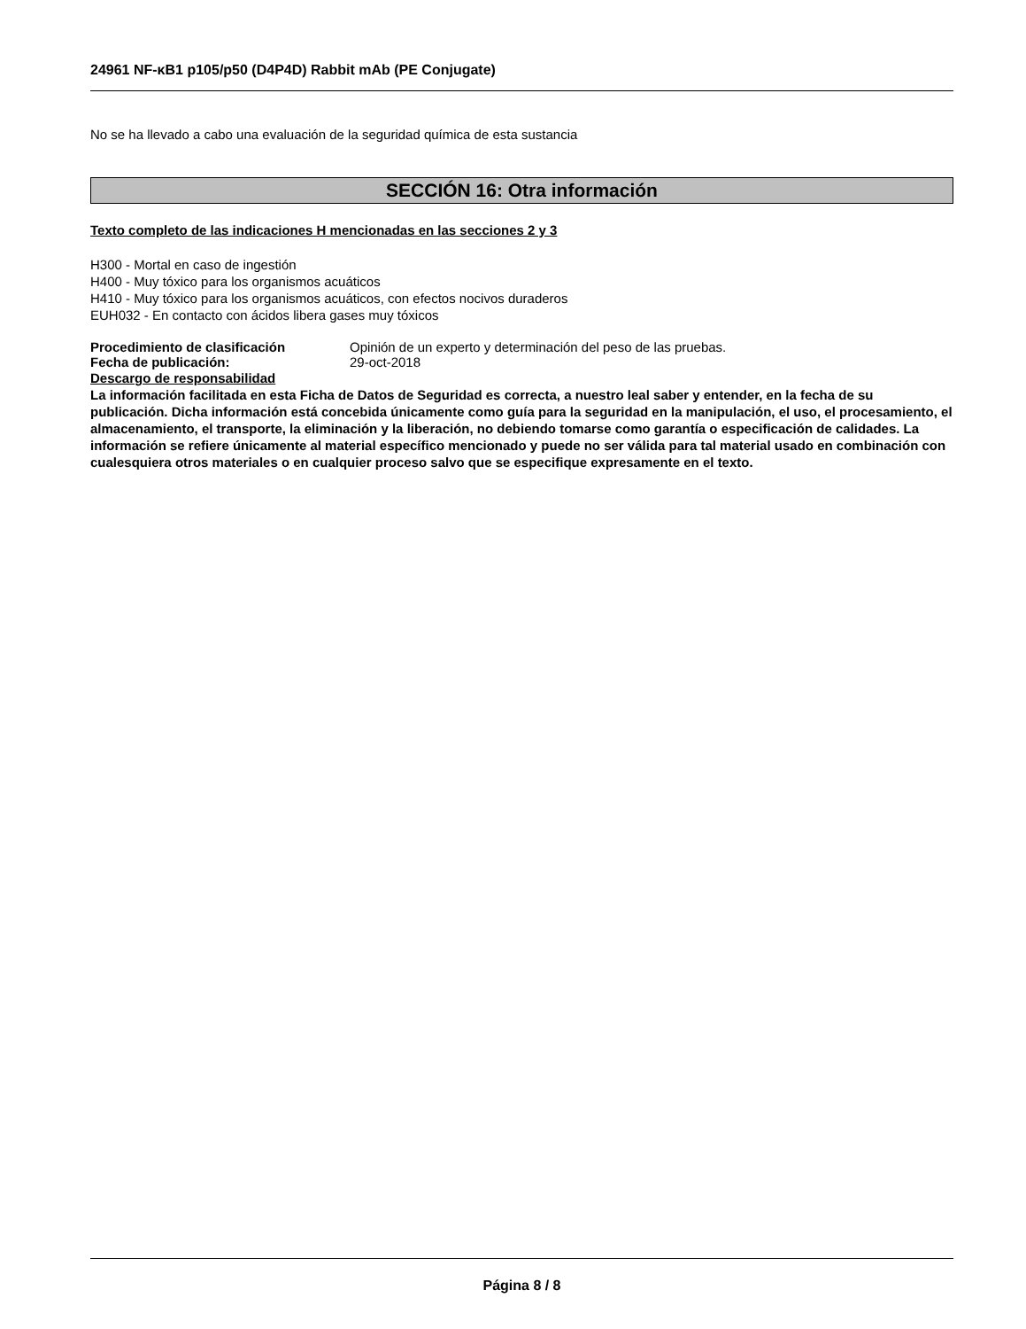24961 NF-κB1 p105/p50 (D4P4D) Rabbit mAb (PE Conjugate)
No se ha llevado a cabo una evaluación de la seguridad química de esta sustancia
SECCIÓN 16: Otra información
Texto completo de las indicaciones H mencionadas en las secciones 2 y 3
H300 - Mortal en caso de ingestión
H400 - Muy tóxico para los organismos acuáticos
H410 - Muy tóxico para los organismos acuáticos, con efectos nocivos duraderos
EUH032 - En contacto con ácidos libera gases muy tóxicos
Procedimiento de clasificación Opinión de un experto y determinación del peso de las pruebas.
Fecha de publicación: 29-oct-2018
Descargo de responsabilidad
La información facilitada en esta Ficha de Datos de Seguridad es correcta, a nuestro leal saber y entender, en la fecha de su publicación. Dicha información está concebida únicamente como guía para la seguridad en la manipulación, el uso, el procesamiento, el almacenamiento, el transporte, la eliminación y la liberación, no debiendo tomarse como garantía o especificación de calidades. La información se refiere únicamente al material específico mencionado y puede no ser válida para tal material usado en combinación con cualesquiera otros materiales o en cualquier proceso salvo que se especifique expresamente en el texto.
Página 8 / 8